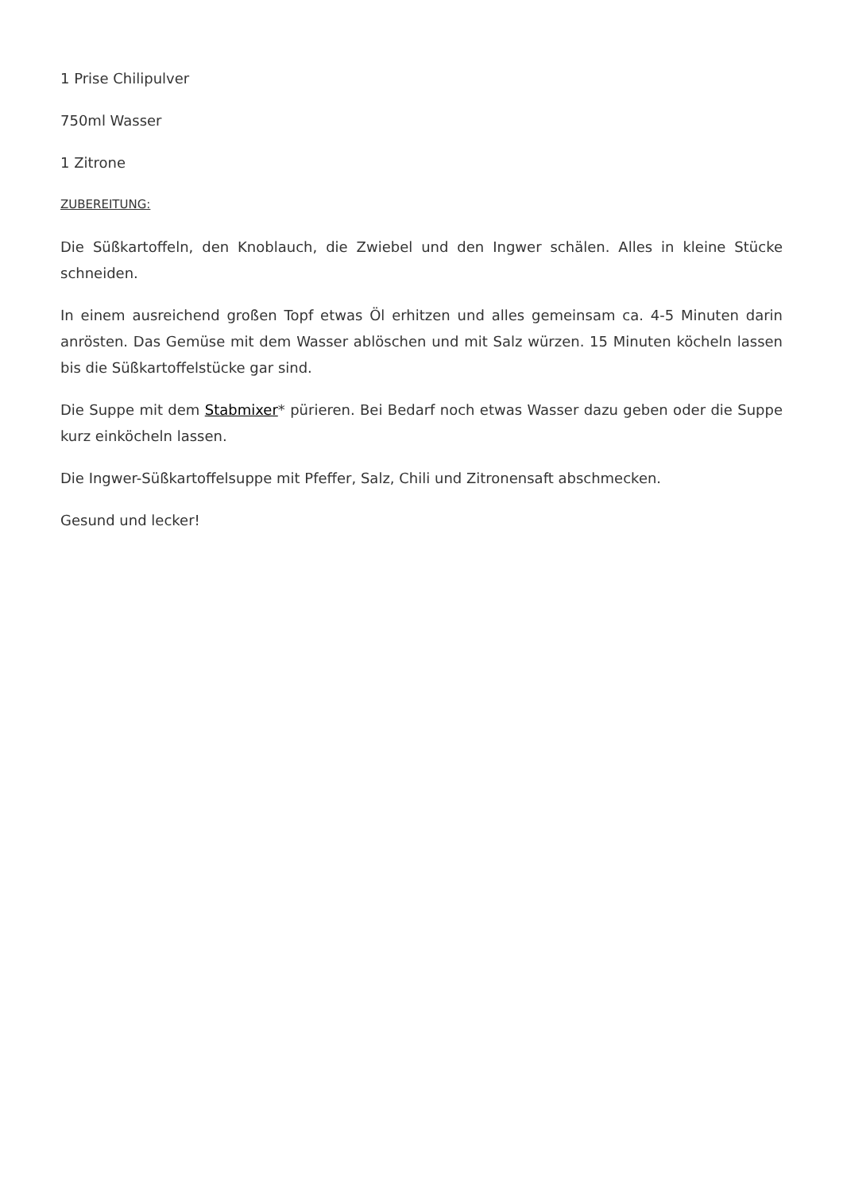1 Prise Chilipulver
750ml Wasser
1 Zitrone
ZUBEREITUNG:
Die Süßkartoffeln, den Knoblauch, die Zwiebel und den Ingwer schälen. Alles in kleine Stücke schneiden.
In einem ausreichend großen Topf etwas Öl erhitzen und alles gemeinsam ca. 4-5 Minuten darin anrösten. Das Gemüse mit dem Wasser ablöschen und mit Salz würzen. 15 Minuten köcheln lassen bis die Süßkartoffelstücke gar sind.
Die Suppe mit dem Stabmixer* pürieren. Bei Bedarf noch etwas Wasser dazu geben oder die Suppe kurz einköcheln lassen.
Die Ingwer-Süßkartoffelsuppe mit Pfeffer, Salz, Chili und Zitronensaft abschmecken.
Gesund und lecker!